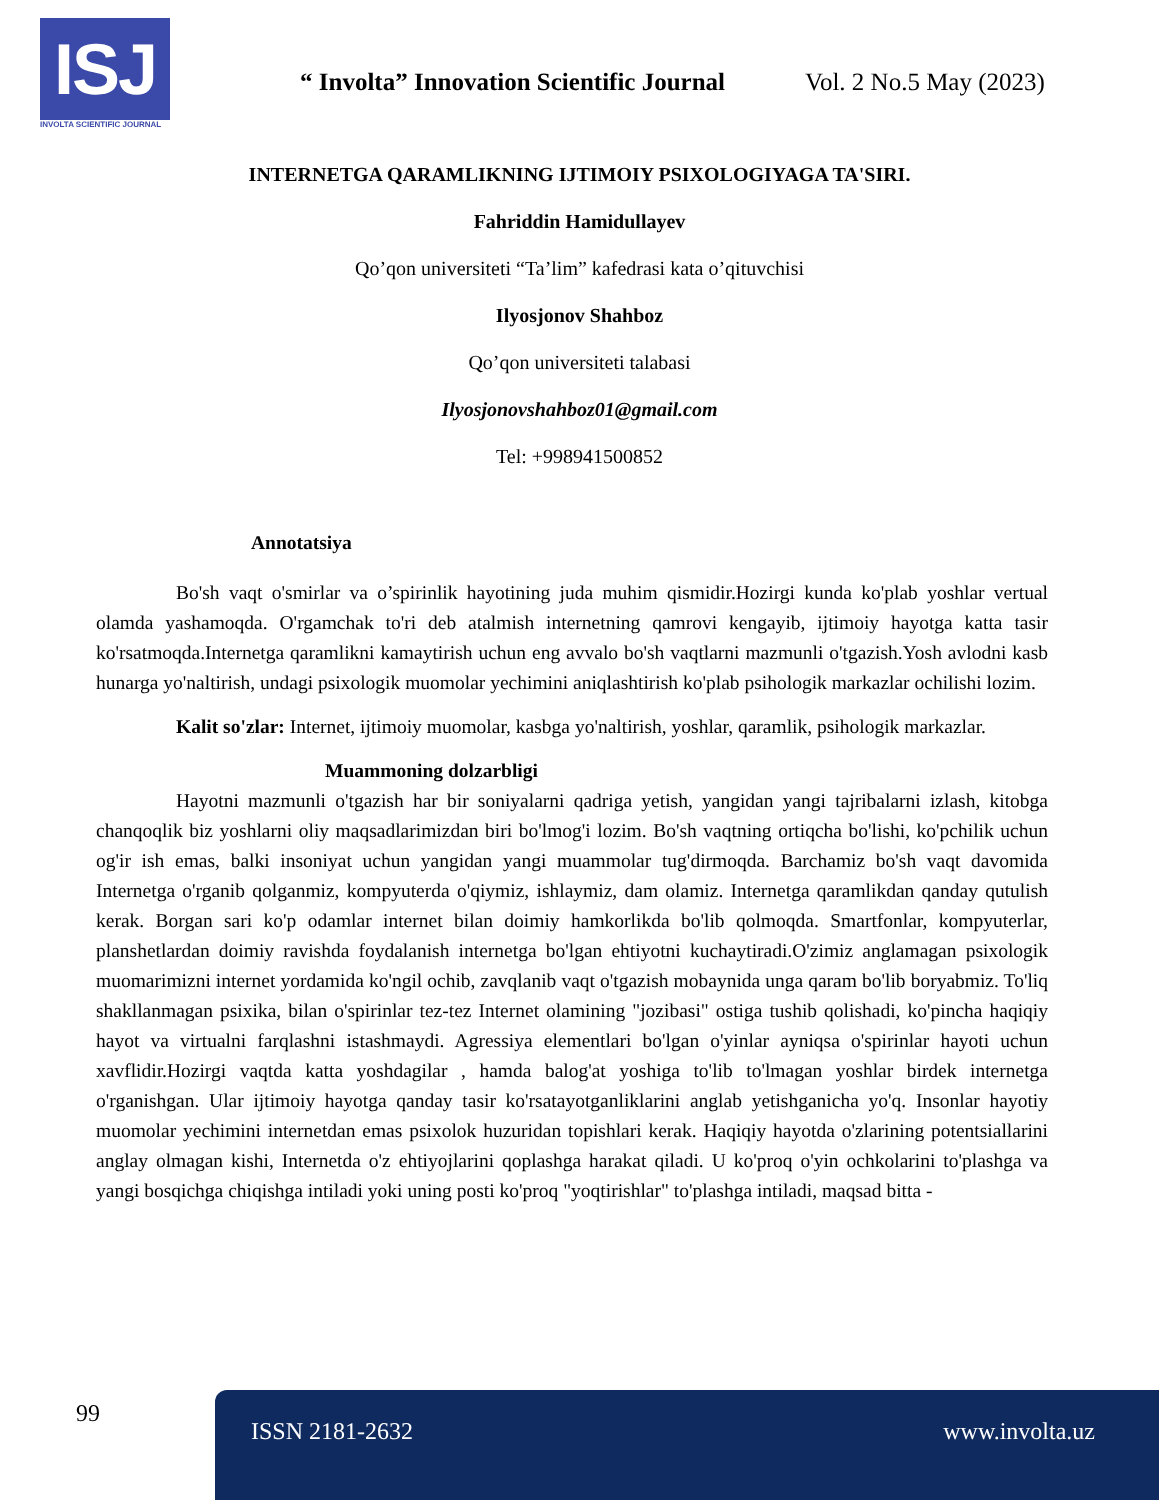ISJ
INVOLTA SCIENTIFIC JOURNAL
“ Involta” Innovation Scientific Journal
Vol. 2 No.5 May (2023)
INTERNETGA QARAMLIKNING IJTIMOIY PSIXOLOGIYAGA TA'SIRI.
Fahriddin Hamidullayev
Qo’qon universiteti “Ta’lim” kafedrasi kata o’qituvchisi
Ilyosjonov Shahboz
Qo’qon universiteti talabasi
Ilyosjonovshahboz01@gmail.com
Tel: +998941500852
Annotatsiya
Bo'sh vaqt o'smirlar va o’spirinlik hayotining juda muhim qismidir.Hozirgi kunda ko'plab yoshlar vertual olamda yashamoqda. O'rgamchak to'ri deb atalmish internetning qamrovi kengayib, ijtimoiy hayotga katta tasir ko'rsatmoqda.Internetga qaramlikni kamaytirish uchun eng avvalo bo'sh vaqtlarni mazmunli o'tgazish.Yosh avlodni kasb hunarga yo'naltirish, undagi psixologik muomolar yechimini aniqlashtirish ko'plab psihologik markazlar ochilishi lozim.
Kalit so'zlar: Internet, ijtimoiy muomolar, kasbga yo'naltirish, yoshlar, qaramlik, psihologik markazlar.
Muammoning dolzarbligi
Hayotni mazmunli o'tgazish har bir soniyalarni qadriga yetish, yangidan yangi tajribalarni izlash, kitobga chanqoqlik biz yoshlarni oliy maqsadlarimizdan biri bo'lmog'i lozim. Bo'sh vaqtning ortiqcha bo'lishi, ko'pchilik uchun og'ir ish emas, balki insoniyat uchun yangidan yangi muammolar tug'dirmoqda. Barchamiz bo'sh vaqt davomida Internetga o'rganib qolganmiz, kompyuterda o'qiymiz, ishlaymiz, dam olamiz. Internetga qaramlikdan qanday qutulish kerak. Borgan sari ko'p odamlar internet bilan doimiy hamkorlikda bo'lib qolmoqda. Smartfonlar, kompyuterlar, planshetlardan doimiy ravishda foydalanish internetga bo'lgan ehtiyotni kuchaytiradi.O'zimiz anglamagan psixologik muomarimizni internet yordamida ko'ngil ochib, zavqlanib vaqt o'tgazish mobaynida unga qaram bo'lib boryabmiz. To'liq shakllanmagan psixika, bilan o'spirinlar tez-tez Internet olamining "jozibasi" ostiga tushib qolishadi, ko'pincha haqiqiy hayot va virtualni farqlashni istashmaydi. Agressiya elementlari bo'lgan o'yinlar ayniqsa o'spirinlar hayoti uchun xavflidir.Hozirgi vaqtda katta yoshdagilar , hamda balog'at yoshiga to'lib to'lmagan yoshlar birdek internetga o'rganishgan. Ular ijtimoiy hayotga qanday tasir ko'rsatayotganliklarini anglab yetishganicha yo'q. Insonlar hayotiy muomolar yechimini internetdan emas psixolok huzuridan topishlari kerak. Haqiqiy hayotda o'zlarining potentsiallarini anglay olmagan kishi, Internetda o'z ehtiyojlarini qoplashga harakat qiladi. U ko'proq o'yin ochkolarini to'plashga va yangi bosqichga chiqishga intiladi yoki uning posti ko'proq "yoqtirishlar" to'plashga intiladi, maqsad bitta -
99 ISSN 2181-2632 www.involta.uz